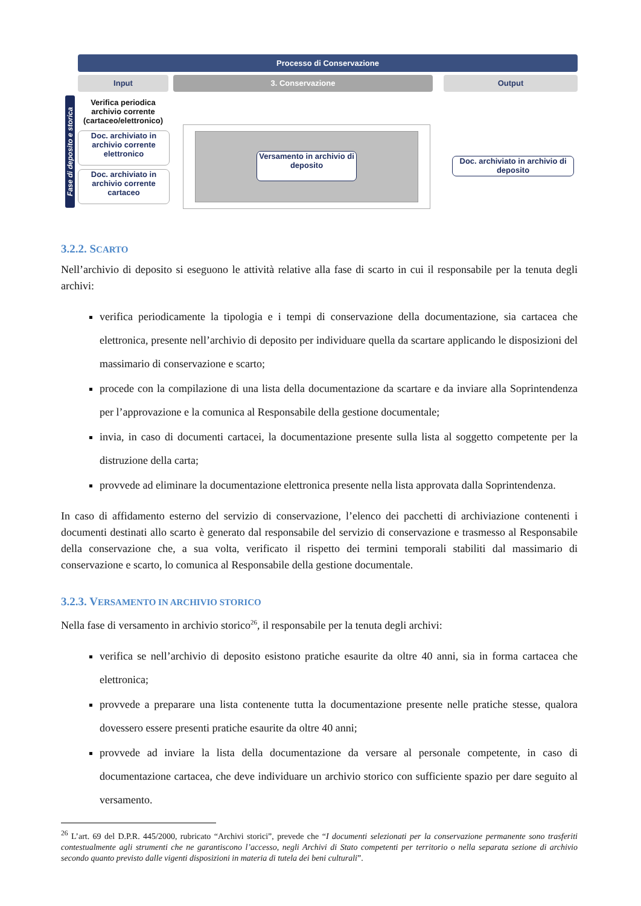Processo di Conservazione
Input 3. Conservazione Output
Fase di deposito e storica
Verifica periodica archivio corrente (cartaceo/elettronico)
Doc. archiviato in archivio corrente elettronico
Doc. archiviato in archivio corrente cartaceo
Versamento in archivio di deposito
Doc. archiviato in archivio di deposito
3.2.2. SCARTO
Nell’archivio di deposito si eseguono le attività relative alla fase di scarto in cui il responsabile per la tenuta degli archivi:
verifica periodicamente la tipologia e i tempi di conservazione della documentazione, sia cartacea che elettronica, presente nell’archivio di deposito per individuare quella da scartare applicando le disposizioni del massimario di conservazione e scarto;
procede con la compilazione di una lista della documentazione da scartare e da inviare alla Soprintendenza per l’approvazione e la comunica al Responsabile della gestione documentale;
invia, in caso di documenti cartacei, la documentazione presente sulla lista al soggetto competente per la distruzione della carta;
provvede ad eliminare la documentazione elettronica presente nella lista approvata dalla Soprintendenza.
In caso di affidamento esterno del servizio di conservazione, l’elenco dei pacchetti di archiviazione contenenti i documenti destinati allo scarto è generato dal responsabile del servizio di conservazione e trasmesso al Responsabile della conservazione che, a sua volta, verificato il rispetto dei termini temporali stabiliti dal massimario di conservazione e scarto, lo comunica al Responsabile della gestione documentale.
3.2.3. VERSAMENTO IN ARCHIVIO STORICO
Nella fase di versamento in archivio storico<sup>26</sup>, il responsabile per la tenuta degli archivi:
verifica se nell’archivio di deposito esistono pratiche esaurite da oltre 40 anni, sia in forma cartacea che elettronica;
provvede a preparare una lista contenente tutta la documentazione presente nelle pratiche stesse, qualora dovessero essere presenti pratiche esaurite da oltre 40 anni;
provvede ad inviare la lista della documentazione da versare al personale competente, in caso di documentazione cartacea, che deve individuare un archivio storico con sufficiente spazio per dare seguito al versamento.
<sup>26</sup> L’art. 69 del D.P.R. 445/2000, rubricato “Archivi storici”, prevede che “I documenti selezionati per la conservazione permanente sono trasferiti contestualmente agli strumenti che ne garantiscono l’accesso, negli Archivi di Stato competenti per territorio o nella separata sezione di archivio secondo quanto previsto dalle vigenti disposizioni in materia di tutela dei beni culturali”.